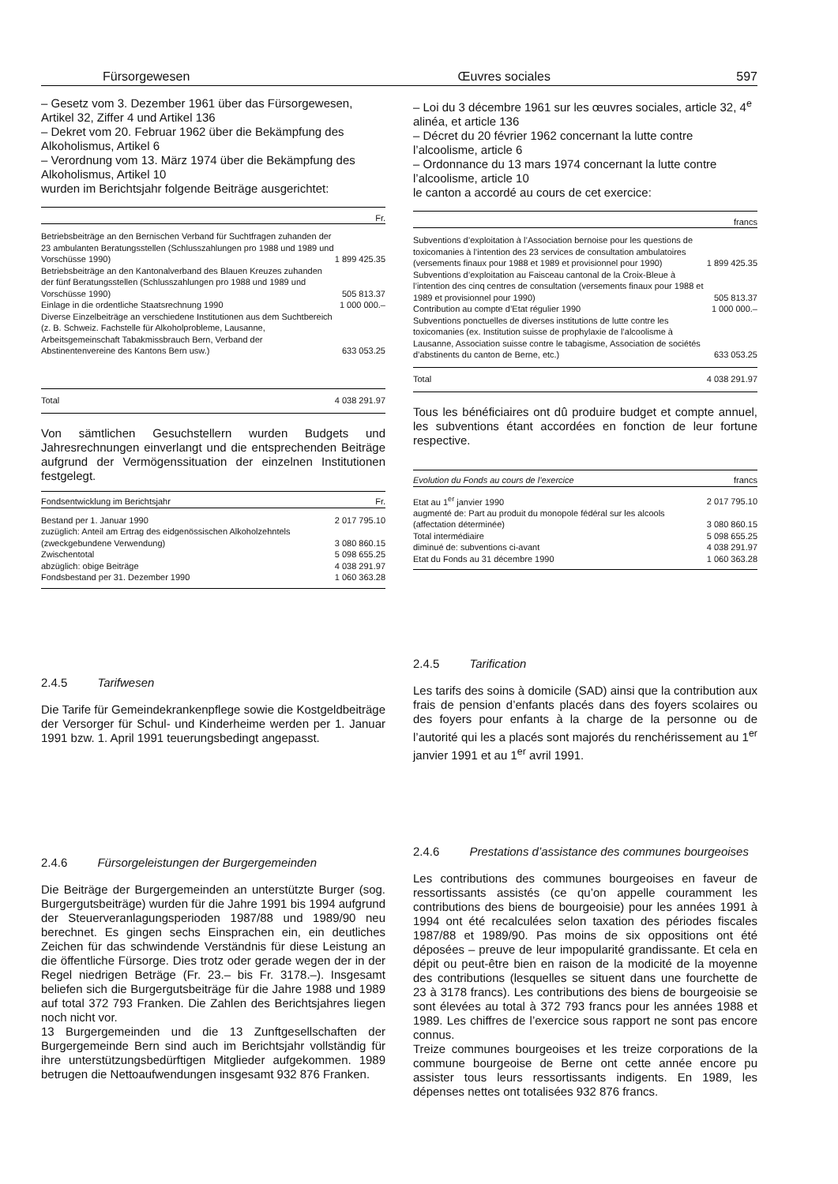Fürsorgewesen Œuvres sociales 597
– Gesetz vom 3. Dezember 1961 über das Fürsorgewesen, Artikel 32, Ziffer 4 und Artikel 136
– Dekret vom 20. Februar 1962 über die Bekämpfung des Alkoholismus, Artikel 6
– Verordnung vom 13. März 1974 über die Bekämpfung des Alkoholismus, Artikel 10
wurden im Berichtsjahr folgende Beiträge ausgerichtet:
| | Fr. |
| Betriebsbeiträge an den Bernischen Verband für Suchtfragen zuhanden der 23 ambulanten Beratungsstellen (Schlusszahlungen pro 1988 und 1989 und Vorschüsse 1990) | 1 899 425.35 |
| Betriebsbeiträge an den Kantonalverband des Blauen Kreuzes zuhanden der fünf Beratungsstellen (Schlusszahlungen pro 1988 und 1989 und Vorschüsse 1990) | 505 813.37 |
| Einlage in die ordentliche Staatsrechnung 1990 | 1 000 000.– |
| Diverse Einzelbeiträge an verschiedene Institutionen aus dem Suchtbereich (z. B. Schweiz. Fachstelle für Alkoholprobleme, Lausanne, Arbeitsgemeinschaft Tabakmissbrauch Bern, Verband der Abstinentenvereine des Kantons Bern usw.) | 633 053.25 |
| Total | 4 038 291.97 |
Von sämtlichen Gesuchstellern wurden Budgets und Jahresrechnungen einverlangt und die entsprechenden Beiträge aufgrund der Vermögenssituation der einzelnen Institutionen festgelegt.
| Fondsentwicklung im Berichtsjahr | Fr. |
| Bestand per 1. Januar 1990 | 2 017 795.10 |
| zuzüglich: Anteil am Ertrag des eidgenössischen Alkoholzehntels (zweckgebundene Verwendung) | 3 080 860.15 |
| Zwischentotal | 5 098 655.25 |
| abzüglich: obige Beiträge | 4 038 291.97 |
| Fondsbestand per 31. Dezember 1990 | 1 060 363.28 |
2.4.5 Tarifwesen
Die Tarife für Gemeindekrankenpflege sowie die Kostgeldbeiträge der Versorger für Schul- und Kinderheime werden per 1. Januar 1991 bzw. 1. April 1991 teuerungsbedingt angepasst.
2.4.6 Fürsorgeleistungen der Burgergemeinden
Die Beiträge der Burgergemeinden an unterstützte Burger (sog. Burgergutsbeiträge) wurden für die Jahre 1991 bis 1994 aufgrund der Steuerveranlagungsperioden 1987/88 und 1989/90 neu berechnet. Es gingen sechs Einsprachen ein, ein deutliches Zeichen für das schwindende Verständnis für diese Leistung an die öffentliche Fürsorge. Dies trotz oder gerade wegen der in der Regel niedrigen Beträge (Fr. 23.– bis Fr. 3178.–). Insgesamt beliefen sich die Burgergutsbeiträge für die Jahre 1988 und 1989 auf total 372 793 Franken. Die Zahlen des Berichtsjahres liegen noch nicht vor.
13 Burgergemeinden und die 13 Zunftgesellschaften der Burgergemeinde Bern sind auch im Berichtsjahr vollständig für ihre unterstützungsbedürftigen Mitglieder aufgekommen. 1989 betrugen die Nettoaufwendungen insgesamt 932 876 Franken.
– Loi du 3 décembre 1961 sur les œuvres sociales, article 32, 4<sup>e</sup> alinéa, et article 136
– Décret du 20 février 1962 concernant la lutte contre l’alcoolisme, article 6
– Ordonnance du 13 mars 1974 concernant la lutte contre l’alcoolisme, article 10
le canton a accordé au cours de cet exercice:
| | francs |
| Subventions d’exploitation à l’Association bernoise pour les questions de toxicomanies à l’intention des 23 services de consultation ambulatoires (versements finaux pour 1988 et 1989 et provisionnel pour 1990) | 1 899 425.35 |
| Subventions d’exploitation au Faisceau cantonal de la Croix-Bleue à l’intention des cinq centres de consultation (versements finaux pour 1988 et 1989 et provisionnel pour 1990) | 505 813.37 |
| Contribution au compte d’Etat régulier 1990 | 1 000 000.– |
| Subventions ponctuelles de diverses institutions de lutte contre les toxicomanies (ex. Institution suisse de prophylaxie de l’alcoolisme à Lausanne, Association suisse contre le tabagisme, Association de sociétés d’abstinents du canton de Berne, etc.) | 633 053.25 |
| Total | 4 038 291.97 |
Tous les bénéficiaires ont dû produire budget et compte annuel, les subventions étant accordées en fonction de leur fortune respective.
| Evolution du Fonds au cours de l’exercice | francs |
| Etat au 1<sup>er</sup> janvier 1990 | 2 017 795.10 |
| augmenté de: Part au produit du monopole fédéral sur les alcools (affectation déterminée) | 3 080 860.15 |
| Total intermédiaire | 5 098 655.25 |
| diminué de: subventions ci-avant | 4 038 291.97 |
| Etat du Fonds au 31 décembre 1990 | 1 060 363.28 |
2.4.5 Tarification
Les tarifs des soins à domicile (SAD) ainsi que la contribution aux frais de pension d’enfants placés dans des foyers scolaires ou des foyers pour enfants à la charge de la personne ou de l’autorité qui les a placés sont majorés du renchérissement au 1<sup>er</sup> janvier 1991 et au 1<sup>er</sup> avril 1991.
2.4.6 Prestations d’assistance des communes bourgeoises
Les contributions des communes bourgeoises en faveur de ressortissants assistés (ce qu’on appelle couramment les contributions des biens de bourgeoisie) pour les années 1991 à 1994 ont été recalculées selon taxation des périodes fiscales 1987/88 et 1989/90. Pas moins de six oppositions ont été déposées – preuve de leur impopularité grandissante. Et cela en dépit ou peut-être bien en raison de la modicité de la moyenne des contributions (lesquelles se situent dans une fourchette de 23 à 3178 francs). Les contributions des biens de bourgeoisie se sont élevées au total à 372 793 francs pour les années 1988 et 1989. Les chiffres de l’exercice sous rapport ne sont pas encore connus.
Treize communes bourgeoises et les treize corporations de la commune bourgeoise de Berne ont cette année encore pu assister tous leurs ressortissants indigents. En 1989, les dépenses nettes ont totalisées 932 876 francs.